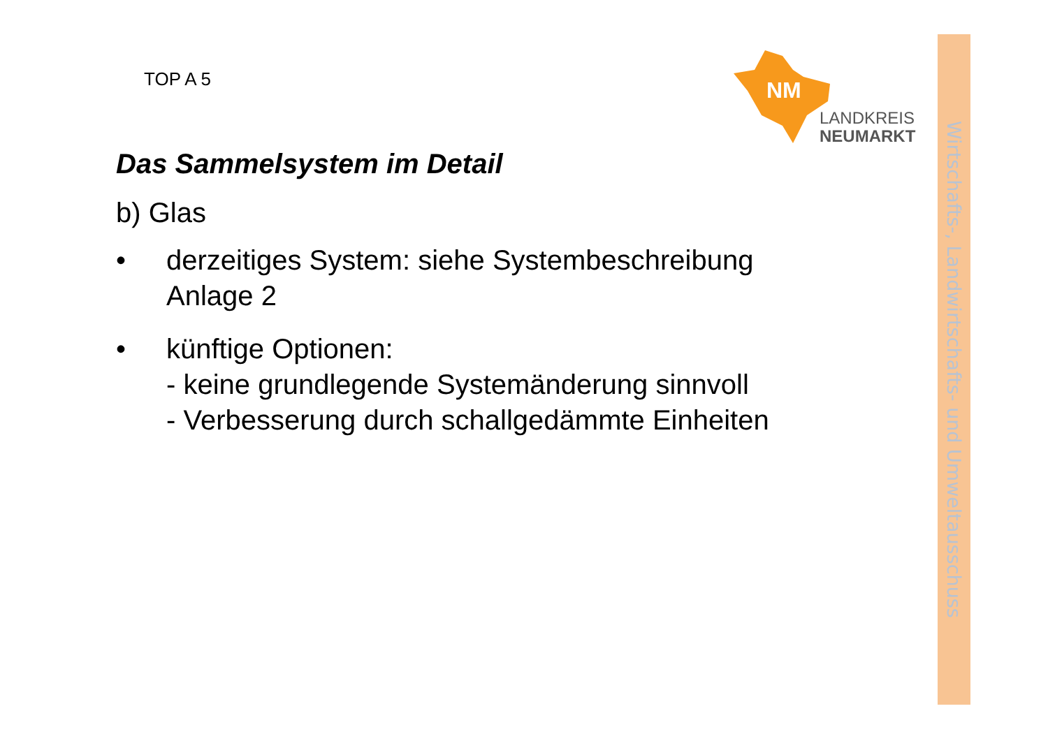Wirtschafts-, Landwirtschafts- und Umweltausschuss
TOP A 5
NM
LANDKREIS
NEUMARKT
Das Sammelsystem im Detail
b) Glas
• derzeitiges System: siehe Systembeschreibung
Anlage 2
• künftige Optionen:
- keine grundlegende Systemänderung sinnvoll
- Verbesserung durch schallgedämmte Einheiten